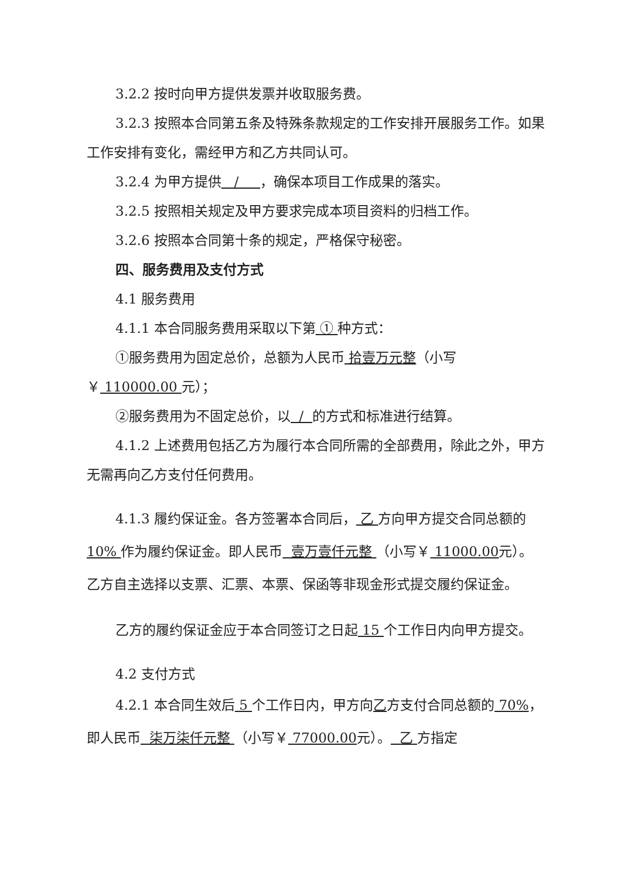3.2.2 按时向甲方提供发票并收取服务费。
3.2.3 按照本合同第五条及特殊条款规定的工作安排开展服务工作。如果工作安排有变化，需经甲方和乙方共同认可。
3.2.4 为甲方提供 / ，确保本项目工作成果的落实。
3.2.5 按照相关规定及甲方要求完成本项目资料的归档工作。
3.2.6 按照本合同第十条的规定，严格保守秘密。
四、服务费用及支付方式
4.1 服务费用
4.1.1 本合同服务费用采取以下第 ① 种方式：
①服务费用为固定总价，总额为人民币 拾壹万元整（小写￥ 110000.00 元）；
②服务费用为不固定总价，以 / 的方式和标准进行结算。
4.1.2 上述费用包括乙方为履行本合同所需的全部费用，除此之外，甲方无需再向乙方支付任何费用。
4.1.3 履约保证金。各方签署本合同后， 乙 方向甲方提交合同总额的10% 作为履约保证金。即人民币 壹万壹仟元整 （小写￥ 11000.00元）。乙方自主选择以支票、汇票、本票、保函等非现金形式提交履约保证金。
乙方的履约保证金应于本合同签订之日起 15 个工作日内向甲方提交。
4.2 支付方式
4.2.1 本合同生效后 5 个工作日内，甲方向乙方支付合同总额的 70%，即人民币 柒万柒仟元整 （小写￥ 77000.00元）。 乙 方指定